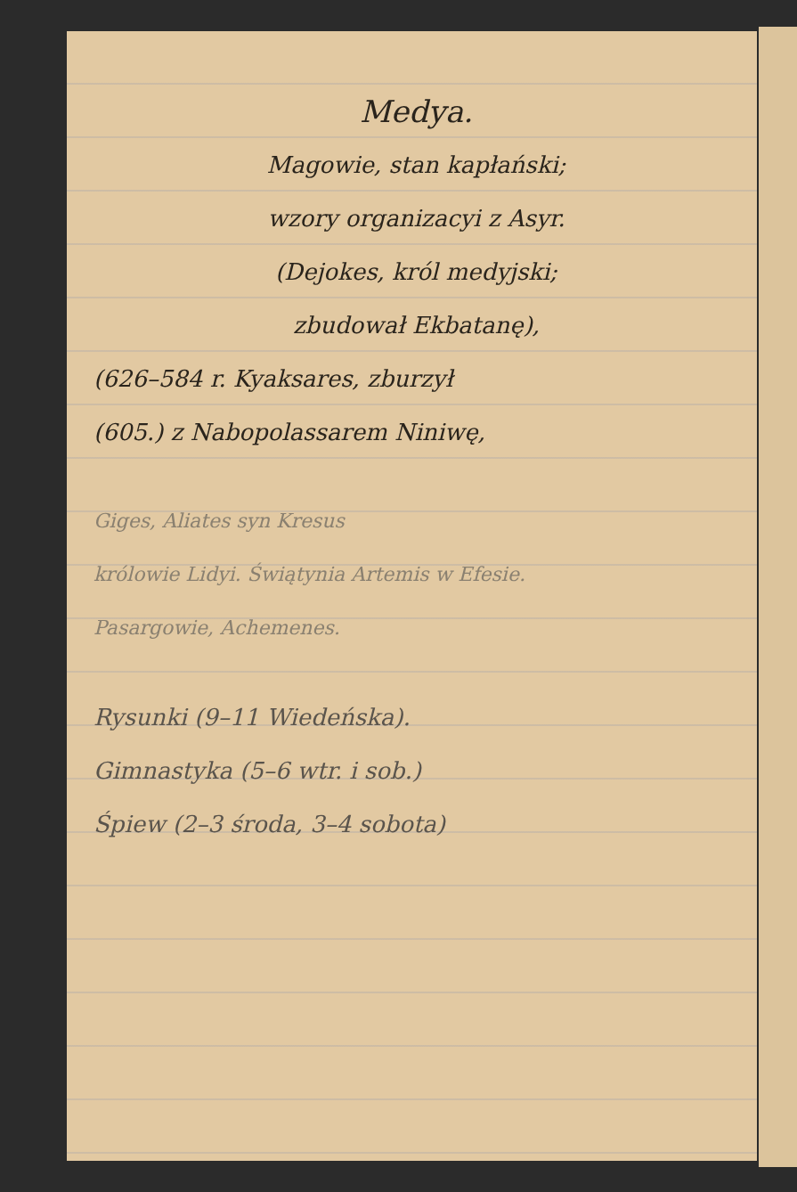Medya.
Magowie, stan kapłański;
wzory organizacyi z Asyr.
(Dejokes, król medyjski;
zbudował Ekbatanę),
(626–584 r. Kyaksares, zburzył
(605.) z Nabopolassarem Niniwę,
Giges, Aliates syn Kresus
królowie Lidyi. Świątynia Artemis w Efesie.
Pasargowie, Achemenes.
Rysunki (9–11 Wiedeńska).
Gimnastyka (5–6 wtr. i sob.)
Śpiew (2–3 środa, 3–4 sobota)